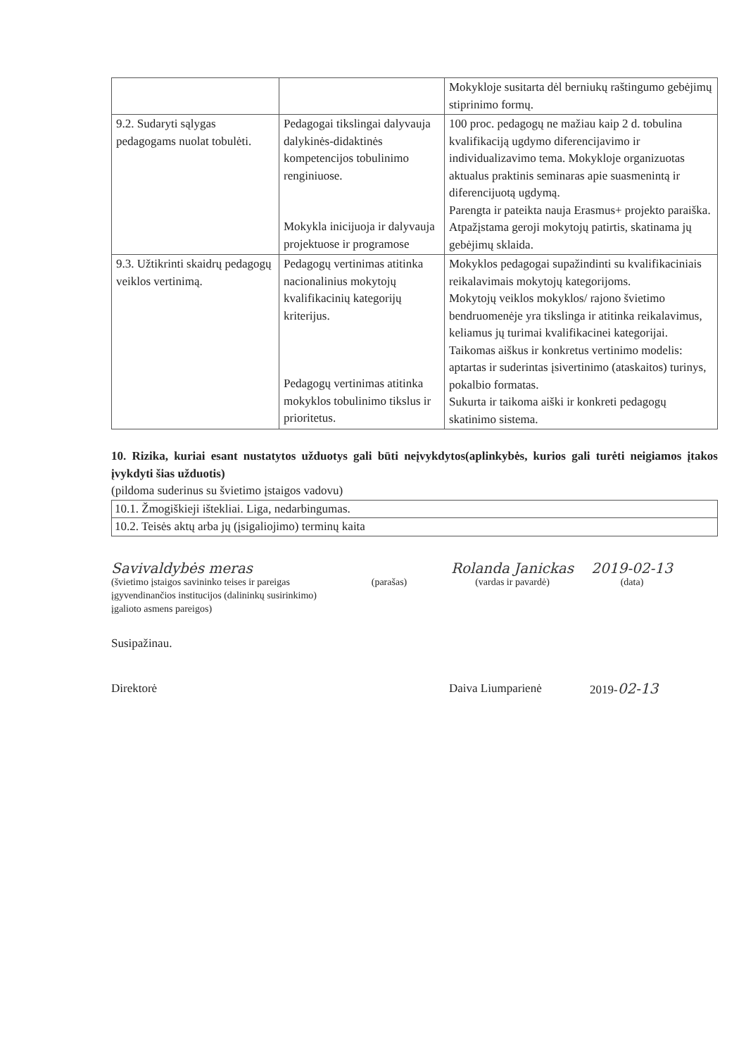| | | Mokykloje susitarta dėl berniukų raštingumo gebėjimų stiprinimo formų. |
| 9.2. Sudaryti sąlygas pedagogams nuolat tobulėti. | Pedagogai tikslingai dalyvauja dalykinės-didaktinės kompetencijos tobulinimo renginiuose. Mokykla inicijuoja ir dalyvauja projektuose ir programose | 100 proc. pedagogų ne mažiau kaip 2 d. tobulina kvalifikaciją ugdymo diferencijavimo ir individualizavimo tema. Mokykloje organizuotas aktualus praktinis seminaras apie suasmenintą ir diferencijuotą ugdymą. Parengta ir pateikta nauja Erasmus+ projekto paraiška. Atpažįstama geroji mokytojų patirtis, skatinama jų gebėjimų sklaida. |
| 9.3. Užtikrinti skaidrų pedagogų veiklos vertinimą. | Pedagogų vertinimas atitinka nacionalinius mokytojų kvalifikacinių kategorijų kriterijus. Pedagogų vertinimas atitinka mokyklos tobulinimo tikslus ir prioritetus. | Mokyklos pedagogai supažindinti su kvalifikaciniais reikalavimais mokytojų kategorijoms. Mokytojų veiklos mokyklos/ rajono švietimo bendruomenėje yra tikslinga ir atitinka reikalavimus, keliamus jų turimai kvalifikacinei kategorijai. Taikomas aiškus ir konkretus vertinimo modelis: aptartas ir suderintas įsivertinimo (ataskaitos) turinys, pokalbio formatas. Sukurta ir taikoma aiški ir konkreti pedagogų skatinimo sistema. |
10. Rizika, kuriai esant nustatytos užduotys gali būti neįvykdytos(aplinkybės, kurios gali turėti neigiamos įtakos įvykdyti šias užduotis)
(pildoma suderinus su švietimo įstaigos vadovu)
| 10.1. Žmogiškieji ištekliai. Liga, nedarbingumas. |
| 10.2. Teisės aktų arba jų (įsigaliojimo) terminų kaita |
Savivaldybės meras
(švietimo įstaigos savininko teises ir pareigas įgyvendinančios institucijos (dalininkų susirinkimo) įgalioto asmens pareigos)
(parašas)
Rolanda Janickas
(vardas ir pavardė)
2019-02-13
(data)
Susipažinau.
Direktorė Daiva Liumparienė 2019-02-13